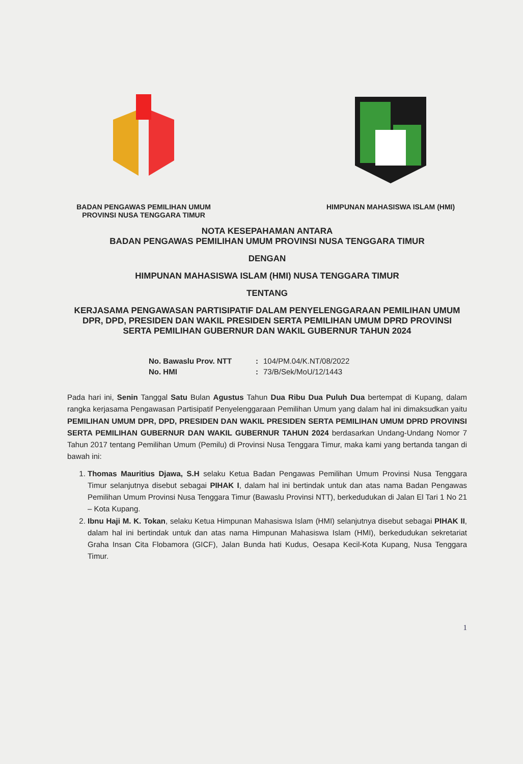BADAN PENGAWAS PEMILIHAN UMUM
PROVINSI NUSA TENGGARA TIMUR
HIMPUNAN MAHASISWA ISLAM (HMI)
NOTA KESEPAHAMAN ANTARA
BADAN PENGAWAS PEMILIHAN UMUM PROVINSI NUSA TENGGARA TIMUR
DENGAN
HIMPUNAN MAHASISWA ISLAM (HMI) NUSA TENGGARA TIMUR
TENTANG
KERJASAMA PENGAWASAN PARTISIPATIF DALAM PENYELENGGARAAN PEMILIHAN UMUM DPR, DPD, PRESIDEN DAN WAKIL PRESIDEN SERTA PEMILIHAN UMUM DPRD PROVINSI SERTA PEMILIHAN GUBERNUR DAN WAKIL GUBERNUR TAHUN 2024
No. Bawaslu Prov. NTT : 104/PM.04/K.NT/08/2022
No. HMI : 73/B/Sek/MoU/12/1443
Pada hari ini, Senin Tanggal Satu Bulan Agustus Tahun Dua Ribu Dua Puluh Dua bertempat di Kupang, dalam rangka kerjasama Pengawasan Partisipatif Penyelenggaraan Pemilihan Umum yang dalam hal ini dimaksudkan yaitu PEMILIHAN UMUM DPR, DPD, PRESIDEN DAN WAKIL PRESIDEN SERTA PEMILIHAN UMUM DPRD PROVINSI SERTA PEMILIHAN GUBERNUR DAN WAKIL GUBERNUR TAHUN 2024 berdasarkan Undang-Undang Nomor 7 Tahun 2017 tentang Pemilihan Umum (Pemilu) di Provinsi Nusa Tenggara Timur, maka kami yang bertanda tangan di bawah ini:
1. Thomas Mauritius Djawa, S.H selaku Ketua Badan Pengawas Pemilihan Umum Provinsi Nusa Tenggara Timur selanjutnya disebut sebagai PIHAK I, dalam hal ini bertindak untuk dan atas nama Badan Pengawas Pemilihan Umum Provinsi Nusa Tenggara Timur (Bawaslu Provinsi NTT), berkedudukan di Jalan El Tari 1 No 21 – Kota Kupang.
2. Ibnu Haji M. K. Tokan, selaku Ketua Himpunan Mahasiswa Islam (HMI) selanjutnya disebut sebagai PIHAK II, dalam hal ini bertindak untuk dan atas nama Himpunan Mahasiswa Islam (HMI), berkedudukan sekretariat Graha Insan Cita Flobamora (GICF), Jalan Bunda hati Kudus, Oesapa Kecil-Kota Kupang, Nusa Tenggara Timur.
1